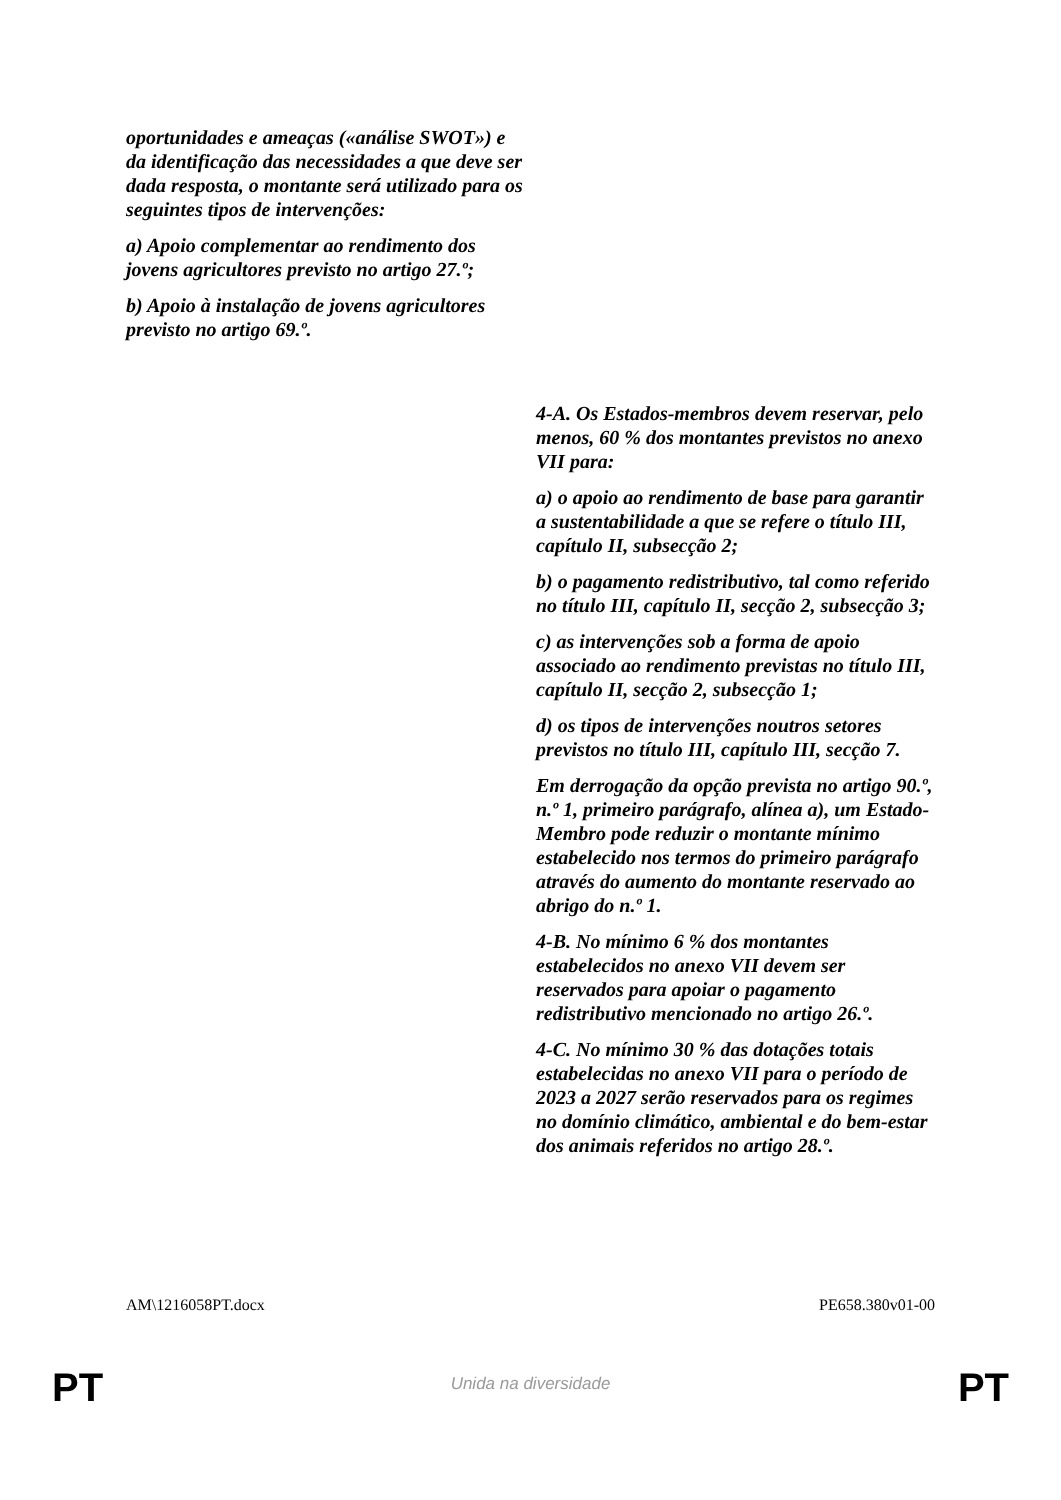| oportunidades e ameaças («análise SWOT») e da identificação das necessidades a que deve ser dada resposta, o montante será utilizado para os seguintes tipos de intervenções: a) Apoio complementar ao rendimento dos jovens agricultores previsto no artigo 27.º; b) Apoio à instalação de jovens agricultores previsto no artigo 69.º. | 4-A. Os Estados-membros devem reservar, pelo menos, 60 % dos montantes previstos no anexo VII para: a) o apoio ao rendimento de base para garantir a sustentabilidade a que se refere o título III, capítulo II, subsecção 2; b) o pagamento redistributivo, tal como referido no título III, capítulo II, secção 2, subsecção 3; c) as intervenções sob a forma de apoio associado ao rendimento previstas no título III, capítulo II, secção 2, subsecção 1; d) os tipos de intervenções noutros setores previstos no título III, capítulo III, secção 7. Em derrogação da opção prevista no artigo 90.º, n.º 1, primeiro parágrafo, alínea a), um Estado-Membro pode reduzir o montante mínimo estabelecido nos termos do primeiro parágrafo através do aumento do montante reservado ao abrigo do n.º 1. 4-B. No mínimo 6 % dos montantes estabelecidos no anexo VII devem ser reservados para apoiar o pagamento redistributivo mencionado no artigo 26.º. 4-C. No mínimo 30 % das dotações totais estabelecidas no anexo VII para o período de 2023 a 2027 serão reservados para os regimes no domínio climático, ambiental e do bem-estar dos animais referidos no artigo 28.º. |
AM\1216058PT.docx PE658.380v01-00
PT
Unida na diversidade PT